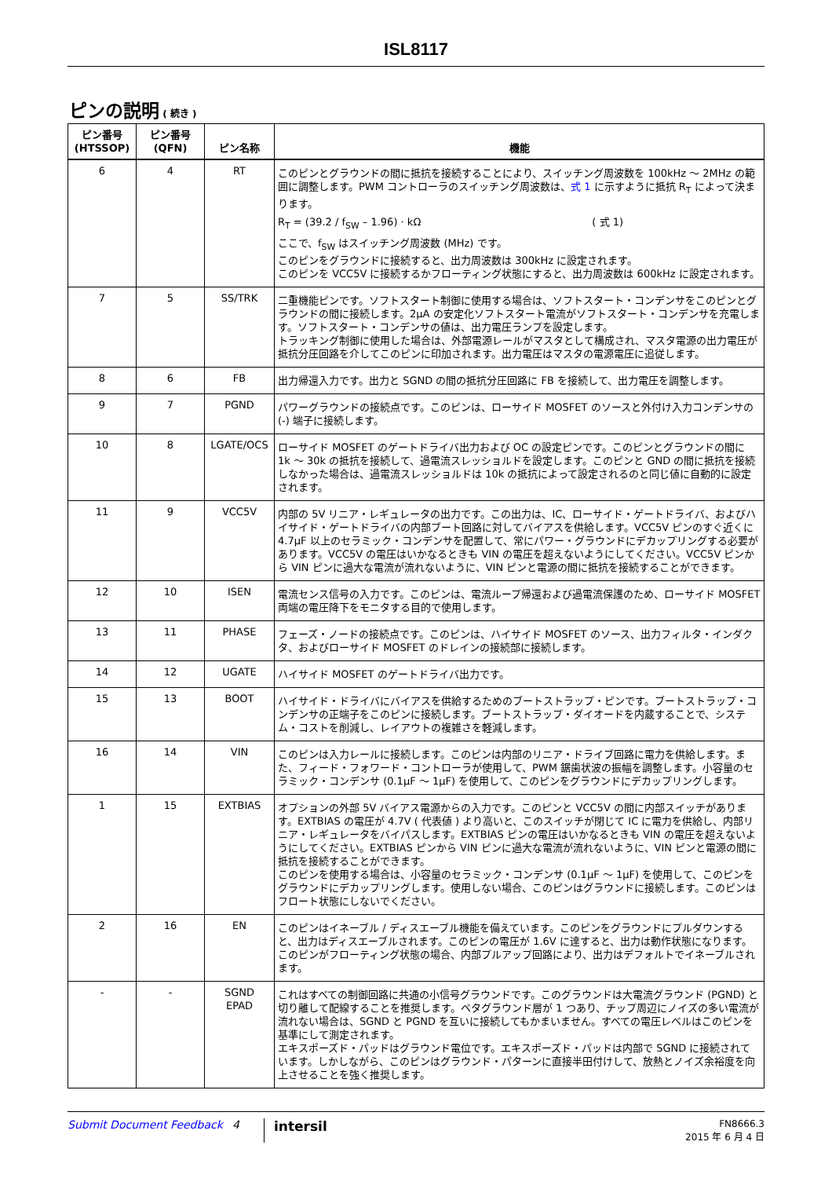ISL8117
ピンの説明 ( 続き )
| ピン番号 (HTSSOP) | ピン番号 (QFN) | ピン名称 | 機能 |
| --- | --- | --- | --- |
| 6 | 4 | RT | このピンとグラウンドの間に抵抗を接続することにより、スイッチング周波数を 100kHz ～ 2MHz の範囲に調整します。PWM コントローラのスイッチング周波数は、 式 1 に示すように抵抗 R<sub>T</sub> によって決まります。 R<sub>T</sub> = (39.2 / f<sub>SW</sub> – 1.96) · kΩ ( 式 1) ここで、f<sub>SW</sub> はスイッチング周波数 (MHz) です。 このピンをグラウンドに接続すると、出力周波数は 300kHz に設定されます。 このピンを VCC5V に接続するかフローティング状態にすると、出力周波数は 600kHz に設定されます。 |
| 7 | 5 | SS/TRK | 二重機能ピンです。ソフトスタート制御に使用する場合は、ソフトスタート・コンデンサをこのピンとグラウンドの間に接続します。2µA の安定化ソフトスタート電流がソフトスタート・コンデンサを充電します。ソフトスタート・コンデンサの値は、出力電圧ランプを設定します。 トラッキング制御に使用した場合は、外部電源レールがマスタとして構成され、マスタ電源の出力電圧が抵抗分圧回路を介してこのピンに印加されます。出力電圧はマスタの電源電圧に追従します。 |
| 8 | 6 | FB | 出力帰還入力です。出力と SGND の間の抵抗分圧回路に FB を接続して、出力電圧を調整します。 |
| 9 | 7 | PGND | パワーグラウンドの接続点です。このピンは、ローサイド MOSFET のソースと外付け入力コンデンサの (-) 端子に接続します。 |
| 10 | 8 | LGATE/OCS | ローサイド MOSFET のゲートドライバ出力および OC の設定ピンです。このピンとグラウンドの間に 1k ～ 30k の抵抗を接続して、過電流スレッショルドを設定します。このピンと GND の間に抵抗を接続しなかった場合は、過電流スレッショルドは 10k の抵抗によって設定されるのと同じ値に自動的に設定されます。 |
| 11 | 9 | VCC5V | 内部の 5V リニア・レギュレータの出力です。この出力は、IC、ローサイド・ゲートドライバ、およびハイサイド・ゲートドライバの内部ブート回路に対してバイアスを供給します。VCC5V ピンのすぐ近くに 4.7µF 以上のセラミック・コンデンサを配置して、常にパワー・グラウンドにデカップリングする必要があります。VCC5V の電圧はいかなるときも VIN の電圧を超えないようにしてください。VCC5V ピンから VIN ピンに過大な電流が流れないように、VIN ピンと電源の間に抵抗を接続することができます。 |
| 12 | 10 | ISEN | 電流センス信号の入力です。このピンは、電流ループ帰還および過電流保護のため、ローサイド MOSFET 両端の電圧降下をモニタする目的で使用します。 |
| 13 | 11 | PHASE | フェーズ・ノードの接続点です。このピンは、ハイサイド MOSFET のソース、出力フィルタ・インダクタ、およびローサイド MOSFET のドレインの接続部に接続します。 |
| 14 | 12 | UGATE | ハイサイド MOSFET のゲートドライバ出力です。 |
| 15 | 13 | BOOT | ハイサイド・ドライバにバイアスを供給するためのブートストラップ・ピンです。ブートストラップ・コンデンサの正端子をこのピンに接続します。ブートストラップ・ダイオードを内蔵することで、システム・コストを削減し、レイアウトの複雑さを軽減します。 |
| 16 | 14 | VIN | このピンは入力レールに接続します。このピンは内部のリニア・ドライブ回路に電力を供給します。また、フィード・フォワード・コントローラが使用して、PWM 鋸歯状波の振幅を調整します。小容量のセラミック・コンデンサ (0.1µF ～ 1µF) を使用して、このピンをグラウンドにデカップリングします。 |
| 1 | 15 | EXTBIAS | オプションの外部 5V バイアス電源からの入力です。このピンと VCC5V の間に内部スイッチがあります。EXTBIAS の電圧が 4.7V ( 代表値 ) より高いと、このスイッチが閉じて IC に電力を供給し、内部リニア・レギュレータをバイパスします。EXTBIAS ピンの電圧はいかなるときも VIN の電圧を超えないようにしてください。EXTBIAS ピンから VIN ピンに過大な電流が流れないように、VIN ピンと電源の間に抵抗を接続することができます。 このピンを使用する場合は、小容量のセラミック・コンデンサ (0.1µF ～ 1µF) を使用して、このピンをグラウンドにデカップリングします。使用しない場合、このピンはグラウンドに接続します。このピンはフロート状態にしないでください。 |
| 2 | 16 | EN | このピンはイネーブル / ディスエーブル機能を備えています。このピンをグラウンドにプルダウンすると、出力はディスエーブルされます。このピンの電圧が 1.6V に達すると、出力は動作状態になります。このピンがフローティング状態の場合、内部プルアップ回路により、出力はデフォルトでイネーブルされます。 |
| - | - | SGND EPAD | これはすべての制御回路に共通の小信号グラウンドです。このグラウンドは大電流グラウンド (PGND) と切り離して配線することを推奨します。ベタグラウンド層が 1 つあり、チップ周辺にノイズの多い電流が流れない場合は、SGND と PGND を互いに接続してもかまいません。すべての電圧レベルはこのピンを基準にして測定されます。 エキスポーズド・パッドはグラウンド電位です。エキスポーズド・パッドは内部で SGND に接続されています。しかしながら、このピンはグラウンド・パターンに直接半田付けして、放熱とノイズ余裕度を向上させることを強く推奨します。 |
Submit Document Feedback 4 intersil FN8666.3
2015 年 6 月 4 日